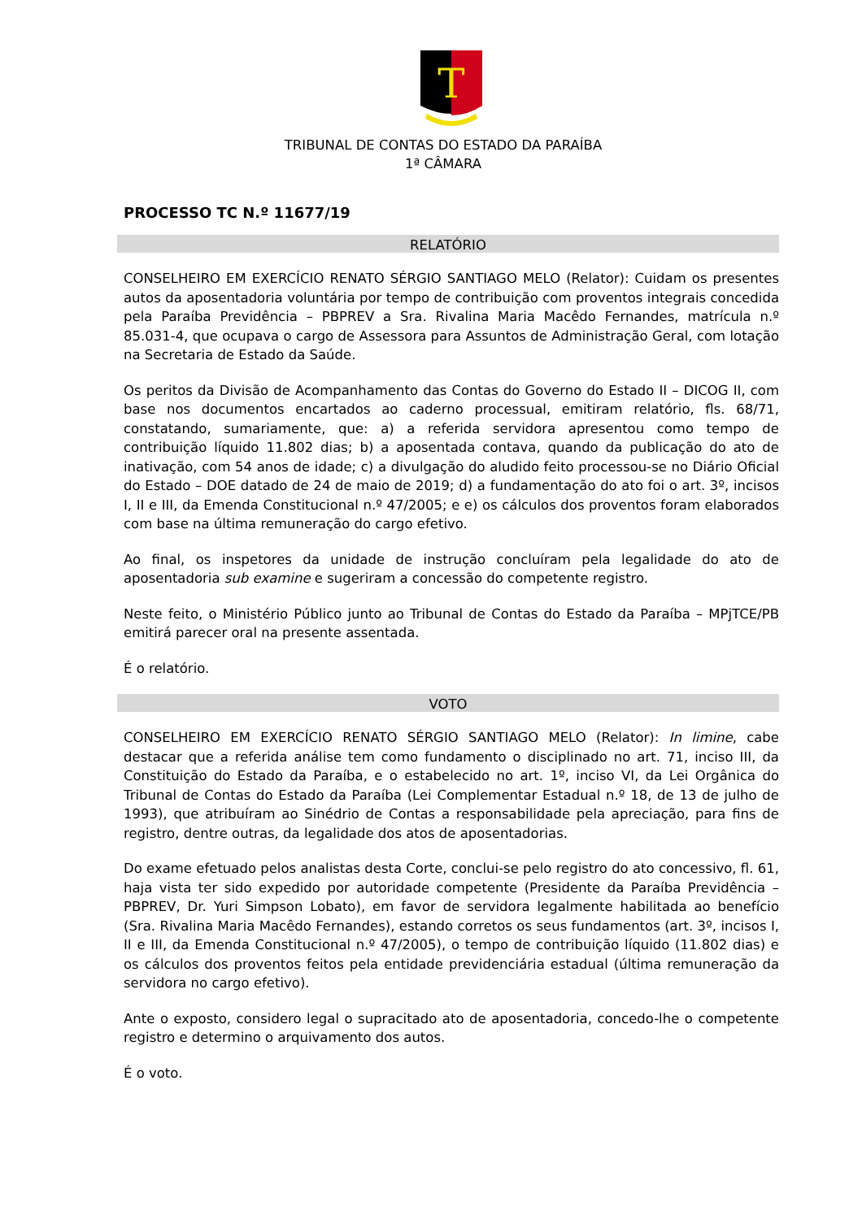T
TRIBUNAL DE CONTAS DO ESTADO DA PARAÍBA
1ª CÂMARA
PROCESSO TC N.º 11677/19
RELATÓRIO
CONSELHEIRO EM EXERCÍCIO RENATO SÉRGIO SANTIAGO MELO (Relator): Cuidam os presentes autos da aposentadoria voluntária por tempo de contribuição com proventos integrais concedida pela Paraíba Previdência – PBPREV a Sra. Rivalina Maria Macêdo Fernandes, matrícula n.º 85.031-4, que ocupava o cargo de Assessora para Assuntos de Administração Geral, com lotação na Secretaria de Estado da Saúde.
Os peritos da Divisão de Acompanhamento das Contas do Governo do Estado II – DICOG II, com base nos documentos encartados ao caderno processual, emitiram relatório, fls. 68/71, constatando, sumariamente, que: a) a referida servidora apresentou como tempo de contribuição líquido 11.802 dias; b) a aposentada contava, quando da publicação do ato de inativação, com 54 anos de idade; c) a divulgação do aludido feito processou-se no Diário Oficial do Estado – DOE datado de 24 de maio de 2019; d) a fundamentação do ato foi o art. 3º, incisos I, II e III, da Emenda Constitucional n.º 47/2005; e e) os cálculos dos proventos foram elaborados com base na última remuneração do cargo efetivo.
Ao final, os inspetores da unidade de instrução concluíram pela legalidade do ato de aposentadoria sub examine e sugeriram a concessão do competente registro.
Neste feito, o Ministério Público junto ao Tribunal de Contas do Estado da Paraíba – MPjTCE/PB emitirá parecer oral na presente assentada.
É o relatório.
VOTO
CONSELHEIRO EM EXERCÍCIO RENATO SÉRGIO SANTIAGO MELO (Relator): In limine, cabe destacar que a referida análise tem como fundamento o disciplinado no art. 71, inciso III, da Constituição do Estado da Paraíba, e o estabelecido no art. 1º, inciso VI, da Lei Orgânica do Tribunal de Contas do Estado da Paraíba (Lei Complementar Estadual n.º 18, de 13 de julho de 1993), que atribuíram ao Sinédrio de Contas a responsabilidade pela apreciação, para fins de registro, dentre outras, da legalidade dos atos de aposentadorias.
Do exame efetuado pelos analistas desta Corte, conclui-se pelo registro do ato concessivo, fl. 61, haja vista ter sido expedido por autoridade competente (Presidente da Paraíba Previdência – PBPREV, Dr. Yuri Simpson Lobato), em favor de servidora legalmente habilitada ao benefício (Sra. Rivalina Maria Macêdo Fernandes), estando corretos os seus fundamentos (art. 3º, incisos I, II e III, da Emenda Constitucional n.º 47/2005), o tempo de contribuição líquido (11.802 dias) e os cálculos dos proventos feitos pela entidade previdenciária estadual (última remuneração da servidora no cargo efetivo).
Ante o exposto, considero legal o supracitado ato de aposentadoria, concedo-lhe o competente registro e determino o arquivamento dos autos.
É o voto.